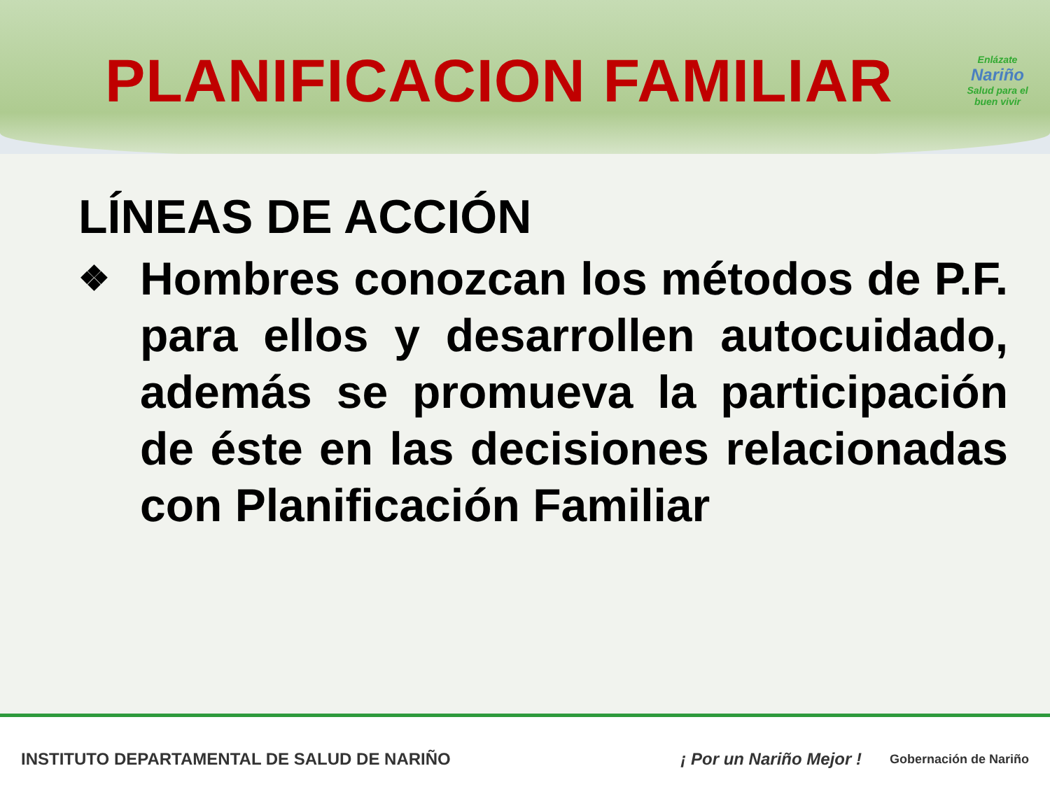PLANIFICACION FAMILIAR
Enlázate
Nariño
Salud para el buen vivir
LÍNEAS DE ACCIÓN
❖
Hombres conozcan los métodos de P.F. para ellos y desarrollen autocuidado, además se promueva la participación de éste en las decisiones relacionadas con Planificación Familiar
INSTITUTO DEPARTAMENTAL DE SALUD DE NARIÑO ¡ Por un Nariño Mejor ! Gobernación de Nariño